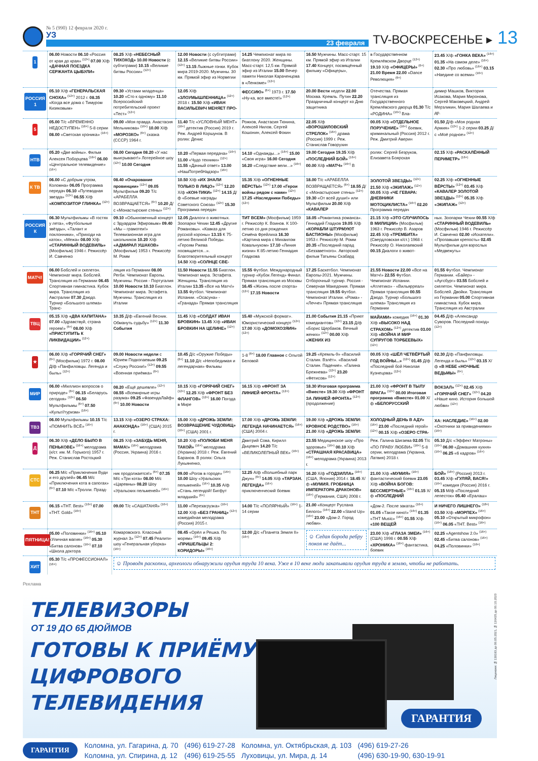№ 5 (990) 12 февраля 2020 г.
УЗ
23 февраля
TV-ВОСКРЕСЕНЬЕ ▸
13
| 1 | 06.00 Новости 06.10 «Россия от края до края» <sup>(12+)</sup> 07.00 Х/ф «ДАЧНАЯ ПОЕЗДКА СЕРЖАНТА ЦЫБУЛИ» | 08.25 Х/ф «НЕБЕСНЫЙ ТИХОХОД» 10.00 Новости (с субтитрами) 10.15 «Великие битвы России» <sup>(12+)</sup> | 12.00 Новости (с субтитрами) 12.15 «Великие битвы России» <sup>(12+)</sup> 13.15 Лыжные гонки. Кубок мира 2019-2020. Мужчины. 30 км. Прямой эфир из Норвегии | 14.25 Чемпионат мира по биатлону 2020. Женщины. Масс-старт. 12,5 км. Прямой эфир из Италии 15.00 Вечер памяти Николая Караченцова в «Ленкоме» <sup>(12+)</sup> | 16.50 Мужчины. Масс-старт. 15 км. Прямой эфир из Италии 17.40 Концерт, посвящённый фильму «Офицеры», | в Государственном Кремлёвском Дворце <sup>(12+)</sup> 19.10 Х/ф «ОФИЦЕРЫ» <sup>(6+)</sup> 21.00 Время 22.00 «Dance Революция» <sup>(6+)</sup> | 23.45 Х/ф «ГОНКА ВЕКА» <sup>(16+)</sup> 01.35 «На самом деле» <sup>(16+)</sup> 02.30 «Про любовь» <sup>(16+)</sup> 03.15 «Наедине со всеми» <sup>(16+)</sup> |
| РОССИЯ 1 | 05.10 Х/ф «ГЕНЕРАЛЬСКАЯ СНОХА» <sup>(12+)</sup> 2012 г. 08.35 «Когда все дома с Тимуром Кизяковым» | 09.30 «Устами младенца» 10.20 «Сто к одному» 11.10 Всероссийский потребительский проект «Тест» <sup>(12+)</sup> | 12.05 Х/ф «ЗЛОУМЫШЛЕННИЦА» <sup>(12+)</sup> 2018 г. 15.50 Х/ф «ИВАН ВАСИЛЬЕВИЧ МЕНЯЕТ ПРО- | ФЕССИЮ» <sup>(6+)</sup> 1973 г. 17.50 «Ну-ка, все вместе!» <sup>(12+)</sup> | 20.00 Вести недели 22.00 Москва. Кремль. Путин 22.20 Праздничный концерт ко Дню защитника | Отечества. Прямая трансляция из Государственного Кремлёвского дворца 01.30 Т/с «РОДИНА» <sup>(16+)</sup> Вла- | димир Машков, Виктория Исакова, Мария Миронова, Сергей Маковецкий, Андрей Мерзликин, Мария Шалаева и др. |
| 5 | 05.00 Т/с «ВРЕМЕННО НЕДОСТУПЕН» <sup>(16+)</sup> 5-8 серии 08.00 «Светская хроника» <sup>(16+)</sup> | 09.00 «Моя правда. Анастасия Мельникова» <sup>(16+)</sup> 10.00 Х/ф «МОРОЗКО» <sup>(6+)</sup> сказка (СССР) 1964 г. | 11.40 Т/с «УСЛОВНЫЙ МЕНТ» <sup>(16+)</sup> детектив (Россия) 2019 г. Реж. Андрей Коршунов. В ролях: Денис | Рожков, Анастасия Тюнина, Алексей Нилов, Сергей Кошонин, Алексей Фокин | 22.05 Х/ф «ВОРОШИЛОВСКИЙ СТРЕЛОК» <sup>(16+)</sup> драма (Россия) 1999 г. Реж. Станислав Говорухин | 00.05 Х/ф «ОТДЕЛЬНОЕ ПОРУЧЕНИЕ» <sup>(16+)</sup> боевик, криминальный (Россия) 2012 г. Реж. Дмитрий Аверин | 01.50 Д/ф «Моя родная Армия» <sup>(12+)</sup> 1-2 серии 03.25 Д/с «Моё родное» <sup>(12+)</sup> |
| НТВ | 05.20 «Две войны». Фильм Алексея Поборцева <sup>(16+)</sup> 06.00 «Центральное телевидение» <sup>(16+)</sup> | 08.00 Сегодня 08.20 «У нас выигрывают!» Лотерейное шоу <sup>(12+)</sup> 10.00 Сегодня | 10.20 «Первая передача» <sup>(16+)</sup> 11.00 «Чудо техники» <sup>(12+)</sup> 11.55 «Дачный ответ» 13.00 «НашПотребНадзор» <sup>(16+)</sup> | 14.10 «Однажды...» <sup>(16+)</sup> 15.00 «Своя игра» 16.00 Сегодня 16.20 «Следствие вели...» <sup>(16+)</sup> | 19.00 Сегодня 19.35 Х/ф «ПОСЛЕДНИЙ БОЙ» <sup>(16+)</sup> 00.00 Х/ф «МАТЧ» <sup>(16+)</sup> В | ролях: Сергей Безруков, Елизавета Боярская | 02.15 Х/ф «РАСКАЛЁННЫЙ ПЕРИМЕТР» <sup>(16+)</sup> |
| К ТВ | 06.00 «С добрым утром, Коломна» 06.05 Программа передач 06.10 «Путеводная звезда» <sup>(12+)</sup> 06.55 Х/ф «КОМПОЗИТОР ГЛИНКА» <sup>(12+)</sup> | 08.40 «Очарование провинции» <sup>(12+)</sup> 09.05 Мультфильм 09.20 Т/с «АРАБЕЛЛА ВОЗВРАЩАЕТСЯ» <sup>(6+)</sup> 10.20 Д/с «Монастырские стены» <sup>(12+)</sup> | 10.50 Х/ф «ИХ ЗНАЛИ ТОЛЬКО В ЛИЦО» <sup>(12+)</sup> 12.20 Х/ф «КОН-ТИКИ» <sup>(12+)</sup> 14.15 Д/ф «Боевые награды Советского Союза» <sup>(12+)</sup> 15.30 Программа передач | 15.35 Х/ф «ОГНЕННЫЕ ВЁРСТЫ» <sup>(12+)</sup> 17.00 «Герои войны рядом с нами» <sup>(12+)</sup> 17.25 «Наследники Победы» <sup>(12+)</sup> | 18.00 Т/с «АРАБЕЛЛА ВОЗВРАЩАЕТСЯ» <sup>(6+)</sup> 18.55 Д/с «Монастырские стены» <sup>(12+)</sup> 19.30 «От всей души!» или Мультфильм 20.00 Х/ф «КАВАЛЕР | ЗОЛОТОЙ ЗВЕЗДЫ» <sup>(12+)</sup> 21.50 Х/ф «ЭКИПАЖ» <sup>(12+)</sup> 00.05 Х/ф «ЧЕ ГЕВАРА: ДНЕВНИКИ МОТОЦИКЛИСТА» <sup>(16+)</sup> 02.20 Программа передач | 02.25 Х/ф «ОГНЕННЫЕ ВЁРСТЫ» <sup>(12+)</sup> 03.45 Х/ф «КАВАЛЕР ЗОЛОТОЙ ЗВЕЗДЫ» <sup>(12+)</sup> 05.35 Х/ф «ЭКИПАЖ» <sup>(12+)</sup> |
| РОССИЯ К | 06.30 Мультфильмы «В гостях у лета», «Футбольные звёзды», «Талант и поклонники», «Приходи на каток», «Межа» 08.00 Х/ф «СТАРИННЫЙ ВОДЕВИЛЬ» (Мосфильм) 1946 г. Режиссёр И. Савченко | 09.10 «Обыкновенный концерт с Эдуардом Эфировым» 09.40 «Мы – грамотеи!» Телевизионная игра для школьников 10.20 Х/ф «АДМИРАЛ УШАКОВ» (Мосфильм) 1953 г. Режиссёр М. Ромм | 12.05 Диалоги о животных. Зоопарки Чехии 12.45 «Другие Романовы». «Кавказ для русской короны» 13.15 К 75-летию Великой Победы. «Героям Ржева посвящается...». Благотворительный концерт 14.50 Х/ф «СОЛНЦЕ СВЕ- | ТИТ ВСЕМ» (Мосфильм) 1959 г. Режиссёр К. Воинов. К 100-летию со дня рождения Семёна Фрейлиха 16.30 «Картина мира с Михаилом Ковальчуком» 17.10 «Линия жизни» К 85-летию Геннадия Гладкова | 18.05 «Романтика романса». Геннадий Гладков 19.05 Х/ф «КОРАБЛИ ШТУРМУЮТ БАСТИОНЫ» (Мосфильм) 1953 г. Режиссёр М. Ромм 20.35 «Последний парад «Беззаветного». Авторский фильм Татьяны Скабард | 21.15 Х/ф «ЭТО СЛУЧИЛОСЬ В МИЛИЦИИ» (Мосфильм) 1963 г. Режиссёр В. Азаров 22.45 Х/ф «ТРЕМБИТА» (Свердловская к/ст.) 1968 г. Режиссёр О. Николаевский 00.15 Диалоги о живот- | ных. Зоопарки Чехии 00.55 Х/ф «СТАРИННЫЙ ВОДЕВИЛЬ» (Мосфильм) 1946 г. Режиссёр И. Савченко 02.00 «Искатели». «Пропавшая крепость» 02.45 Мультфильм для взрослых «Медвежуть» |
| МАТЧ! | 06.00 Бобслей и скелетон. Чемпионат мира. Бобслей. Трансляция из Германии 06.45 Спортивная гимнастика. Кубок мира. Трансляция из Австралии 07.30 Дзюдо. Турнир «Большого шлема» Транс- | ляция из Германии 08.00 Регби. Чемпионат Европы. Мужчины. Россия - Португалия 10.00 Новости 10.10 Биатлон. Чемпионат мира. Эстафета. Мужчины. Трансляция из Италии | 11.50 Новости 11.55 Биатлон. Чемпионат мира. Эстафета. Женщины. Трансляция из Италии 13.35 «Все на Матч!» 13.55 Футбол. Чемпионат Испании. «Осасуна» - «Гранада» Прямая трансляция | 15.55 Футбол. Международный турнир «Кубок Легенд» Финал. Прямая трансляция из Москвы 16.45 «Жизнь после спорта» <sup>(12+)</sup> 17.15 Новости | 17.25 Баскетбол. Чемпионат Европы-2021. Мужчины. Отборочный турнир. Россия - Северная Македония. Прямая трансляция 19.55 Футбол. Чемпионат Италии. «Рома» - «Лечче» Прямая трансляция | 21.55 Новости 22.00 «Все на Матч!» 22.55 Футбол. Чемпионат Испании. «Атлетико» - «Вильярреал» Прямая трансляция 00.55 Дзюдо. Турнир «Большого шлема» Трансляция из Германии | 01.55 Футбол. Чемпионат Германии. «Байер» - «Аугсбург» 03.55 Бобслей и скелетон. Чемпионат мира. Бобслей. Двойки. Трансляция из Германии 05.00 Спортивная гимнастика. Кубок мира. Трансляция из Австралии |
| ТВЦ | 05.15 Х/ф «ДВА КАПИТАНА» 07.00 «Здравствуй, страна героев!» <sup>(6+)</sup> 08.00 Х/ф «ПРИСТУПИТЬ К ЛИКВИДАЦИИ» <sup>(12+)</sup> | 10.35 Д/ф «Евгений Весник. Обмануть судьбу» <sup>(12+)</sup> 11.30 События | 11.45 Х/ф «СОЛДАТ ИВАН БРОВКИН» 13.45 Х/ф «ИВАН БРОВКИН НА ЦЕЛИНЕ» <sup>(12+)</sup> | 15.40 «Мужской формат». Юмористический концерт <sup>(12+)</sup> 17.00 Х/ф «ДОМОХОЗЯИН» <sup>(12+)</sup> | 21.00 События 21.15 «Приют комедиантов» <sup>(12+)</sup> 23.15 Д/ф «Борис Щербаков. Вечный жених» <sup>(12+)</sup> 00.00 Х/ф «ЖЕНИХ ИЗ | МАЙАМИ» комедия <sup>(16+)</sup> 01.30 Х/ф «ВЫСОКО НАД СТРАХОМ» <sup>(12+)</sup> детектив 03.00 Х/ф «ВОЙНА И МИР СУПРУГОВ ТОРБЕЕВЫХ» <sup>(12+)</sup> | 04.45 Д/ф «Александр Суворов. Последний поход» <sup>(12+)</sup> |
| ★ | 06.00 Х/ф «ГОРЯЧИЙ СНЕГ» <sup>(6+)</sup> (Мосфильм) 1972 г. 08.00 Д/ф «Панфиловцы. Легенда и быль» <sup>(12+)</sup> | 09.00 Новости недели с Юрием Подкопаевым 09.25 «Служу России!» <sup>(12+)</sup> 09.55 «Военная приёмка» <sup>(6+)</sup> | 10.45 Д/с «Оружие Победы» <sup>(6+)</sup> 11.10 Д/с «Непобедимая и легендарная» Фильмы | 1-8 <sup>(6+)</sup> 18.00 Главное с Ольгой Беловой | 19.25 «Кремль-9» «Василий Сталин. Взлёт». «Василий Сталин. Падение». «Галина Брежнева» <sup>(12+)</sup> 23.20 «Фетисов» <sup>(12+)</sup> | 00.05 Х/ф «ШЁЛ ЧЕТВЁРТЫЙ ГОД ВОЙНЫ...» <sup>(12+)</sup> 01.45 Д/ф «Последний бой Николая Кузнецова» <sup>(12+)</sup> | 02.30 Д/ф «Панфиловцы. Легенда и быль» <sup>(12+)</sup> 03.15 Х/ф «В НЕБЕ «НОЧНЫЕ ВЕДЬМЫ» <sup>(6+)</sup>. |
| МИР | 06.00 «Миллион вопросов о природе» <sup>(6+)</sup> 06.15 «Беларусь сегодня» <sup>(12+)</sup> 06.50 Мультфильмы <sup>(6+)</sup> 07.50 «Культ//туризм» <sup>(16+)</sup> | 08.20 «Ещё дешевле» <sup>(12+)</sup> 08.55 «Всемирные игры разума» 09.25 «ФазендаЛайф» <sup>(6+)</sup> 10.00 Новости | 10.15 Х/ф «ГОРЯЧИЙ СНЕГ» <sup>(12+)</sup> 12.25 Х/ф «ФРОНТ БЕЗ ФЛАНГОВ» <sup>(12+)</sup> 16.00 Погода в Мире | 16.15 Х/ф «ФРОНТ ЗА ЛИНИЕЙ ФРОНТА» <sup>(12+)</sup> | 18.30 Итоговая программа «Вместе» 19.30 Х/ф «ФРОНТ ЗА ЛИНИЕЙ ФРОНТА» <sup>(12+)</sup> (продолжение) | 21.00 Х/ф «ФРОНТ В ТЫЛУ ВРАГА» <sup>(12+)</sup> 00.00 Итоговая программа «Вместе» 01.00 Х/ф «БЕЛОРУССКИЙ | ВОКЗАЛ» <sup>(12+)</sup> 02.45 Х/ф «ГОРЯЧИЙ СНЕГ» <sup>(12+)</sup> 04.20 «Наше кино. История большой любви» <sup>(12+)</sup> |
| ТВ3 | 06.00 Мультфильмы 10.15 Т/с «ПОМНИТЬ ВСЁ» <sup>(16+)</sup> | 13.15 Х/ф «ОЗЕРО СТРАХА: АНАКОНДА» <sup>(16+)</sup> (США) 2015 г. | 15.00 Х/ф «ДРОЖЬ ЗЕМЛИ: ВОЗВРАЩЕНИЕ ЧУДОВИЩ» <sup>(16+)</sup> (США) 2001 г. | 17.00 Х/ф «ДРОЖЬ ЗЕМЛИ: ЛЕГЕНДА НАЧИНАЕТСЯ» <sup>(16+)</sup> (США) 2004 г. | 19.00 Х/ф «ДРОЖЬ ЗЕМЛИ: КРОВНОЕ РОДСТВО» <sup>(16+)</sup> 21.00 Х/ф «ДРОЖЬ ЗЕМЛИ: | ХОЛОДНЫЙ ДЕНЬ В АДУ» <sup>(16+)</sup> 23.00 «Последний герой» <sup>(12+)</sup> 00.15 Х/ф «ОЗЕРО СТРА- | ХА: НАСЛЕДИЕ» <sup>(16+)</sup> 02.00 «Охотники за привидениями» <sup>(16+)</sup> |
| Д | 06.30 Х/ф «ДЕЛО БЫЛО В ПЕНЬКОВЕ» <sup>(16+)</sup> мелодрама (к/ст. им. М. Горького) 1957 г. Реж. Станислав Ростоцкий | 08.25 Х/ф «ЗАБУДЬ МЕНЯ, МАМА!» <sup>(16+)</sup> мелодрама (Россия, Украина) 2016 г. | 10.20 Х/ф «ПОЛЮБИ МЕНЯ ТАКОЙ» <sup>(16+)</sup> мелодрама (Украина) 2018 г. Реж. Евгений Баранов. В ролях: Ольга Лукьяненко, | Дмитрий Сова, Кирилл Дыцевич 14.20 Т/с «ВЕЛИКОЛЕПНЫЙ ВЕК» <sup>(16+)</sup> | 23.55 Медицинское шоу «Про здоровье» <sup>(16+)</sup> 00.10 Х/ф «СТРАШНАЯ КРАСАВИЦА» <sup>(16+)</sup> мелодрама (Украина) 2013 г. | Реж. Галина Шигаева 02.05 Т/с «ПО ПРАВУ ЛЮБВИ» <sup>(16+)</sup> 5-8 серии, мелодрама (Украина, Латвия) 2018 г. | 05.10 Д/с «Эффект Матроны» <sup>(16+)</sup> 06.00 «Домашняя кухня» <sup>(16+)</sup> 06.25 «6 кадров» <sup>(16+)</sup> |
| СТС | 06.25 М/с «Приключения Вуди и его друзей» 06.45 М/с «Приключения кота в сапогах» <sup>(6+)</sup> 07.10 М/с «Тролли. Празд- | ник продолжается!» <sup>(6+)</sup> 07.35 М/с «Три кота» 08.00 М/с «Царевны» 08.20 Шоу «Уральских пельменей» <sup>(16+)</sup> | 09.00 «Рогов в городе» <sup>(16+)</sup> 10.00 Шоу «Уральских пельменей» <sup>(16+)</sup> 10.35 А/ф «Стань легендой! Бигфут младший» <sup>(6+)</sup> | 12.25 А/ф «Волшебный парк Джун» <sup>(6+)</sup> 14.05 Х/ф «ТАРЗАН. ЛЕГЕНДА» <sup>(16+)</sup> приключенческий боевик | 16.20 Х/ф «ГОДЗИЛЛА» <sup>(16+)</sup> (США, Япония) 2014 г. 18.45 Х/ф «МУМИЯ. ГРОБНИЦА ИМПЕРАТОРА ДРАКОНОВ» <sup>(16+)</sup> (Германия, США) 2008 г. | 21.00 Х/ф «МУМИЯ» <sup>(16+)</sup> фантастический боевик 23.05 Х/ф «ВОЙНА БОГОВ: БЕССМЕРТНЫЕ» <sup>(16+)</sup> 01.15 Х/ф «ПОСЛЕДНИЙ | БОЙ» <sup>(18+)</sup> (Россия) 2013 г. 03.45 Х/ф «ГУЛЯЙ, ВАСЯ!» <sup>(16+)</sup> комедия (Россия) 2016 г. 05.15 М/ф «Последний лепесток» 05.40 «Ералаш» |
| ТНТ | 06.15 «ТНТ. Best» <sup>(16+)</sup> 07.00 «ТНТ. Gold» <sup>(16+)</sup> | 09.00 Т/с «САШАТАНЯ» <sup>(16+)</sup> | 11.00 «Перезагрузка» <sup>(16+)</sup> 12.00 Х/ф «БЕЗ ГРАНИЦ» <sup>(12+)</sup> комедийная мелодрама (Россия) 2015 г. | 14.00 Т/с «ПОЛЯРНЫЙ» <sup>(16+)</sup> 1-14 серии | 21.00 «Концерт Руслана Белого» <sup>(16+)</sup> 22.00 «Stand Up» <sup>(16+)</sup> 23.00 «Дом-2. Город любви». | «Дом-2. После заката» <sup>(16+)</sup> 01.05 «Такое кино!» <sup>(16+)</sup> 01.35 «ТНТ Music» <sup>(16+)</sup> 01.55 Х/ф «100 ВЕЩЕЙ | И НИЧЕГО ЛИШНЕГО» <sup>(18+)</sup> 03.50 Х/ф «МОРПЕХ» <sup>(16+)</sup> 05.10 «Открытый микрофон» <sup>(16+)</sup> 06.05 «ТНТ. Best» <sup>(16+)</sup> |
| ПЯТНИЦА! | 05.00 «Половинки» <sup>(16+)</sup> 05.10 «Уличная магия» <sup>(16+)</sup> 05.30 «Битва салонов» <sup>(16+)</sup> 07.10 «Школа доктора | Комаровского. Классный журнал 3» <sup>(12+)</sup> 07.45 Реалити-шоу «Генеральная уборка» <sup>(16+)</sup> | 08.45 «Орёл и Решка. По морям» <sup>(16+)</sup> 09.45 Х/ф «ПРИШЕЛЬЦЫ 2: КОРИДОРЫ» <sup>(16+)</sup> | 12.00 Д/с «Планета Земля II» <sup>(16+)</sup> | ☺ Седая борода ребру покоя не даёт... | 23.00 Х/ф «ГЛАЗА ЗМЕИ» <sup>(16+)</sup> (США) 1998 г. 00.55 Х/ф «ХРОНИКА» <sup>(16+)</sup> фантастика, боевик | 02.25 «Agentshow 2.0» <sup>(16+)</sup> 02.45 «Битва салонов» <sup>(16+)</sup> 04.25 «Половинки» <sup>(16+)</sup> |
| ХИТ | 05.30 Т/с «ПРОФЕССИОНАЛ» <sup>(16+)</sup> | ☺ Проводя раскопки, археологи обнаружили орудия труда 10 века. Уже в 10 веке люди закапывали орудия труда в землю, чтобы не работать. | | | | | |
Реклама
ТЕЛЕВИЗОРЫ
ОТ 19 ДО 65 ДЮЙМОВ
ГОТОВЫ К ПРИЁМУ
ЦИФРОВОГО
ТЕЛЕВИДЕНИЯ
ГАРАНТИЯ
Лицензии: № 139193 до 06.05.2021, № 136435 до 06.10.2020
ГАРАНТИЯ
| Коломна, ул. Гагарина, д. 70 | (496) 619-27-28 | Коломна, ул. Октябрьская, д. 103 | (496) 619-27-26 |
| Коломна, ул. Спирина, д. 12 | (496) 619-25-55 | Луховицы, ул. Мира, д. 14 | (496) 630-19-90, 630-19-91 |